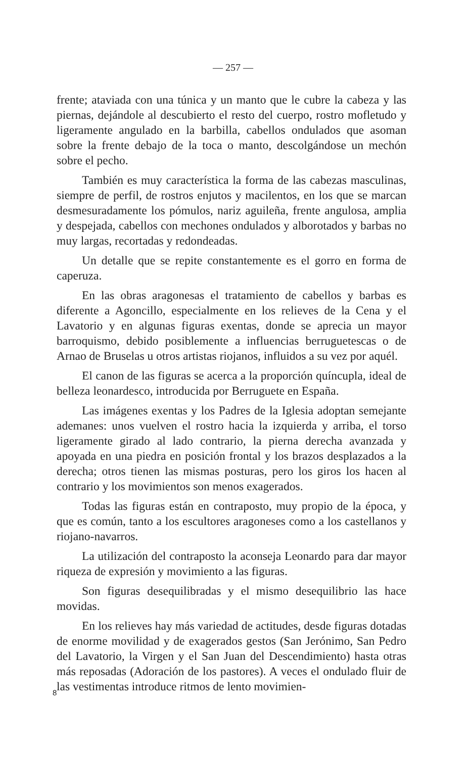— 257 —
frente; ataviada con una túnica y un manto que le cubre la cabeza y las piernas, dejándole al descubierto el resto del cuerpo, rostro mofletudo y ligeramente angulado en la barbilla, cabellos ondulados que asoman sobre la frente debajo de la toca o manto, descolgándose un mechón sobre el pecho.
También es muy característica la forma de las cabezas masculinas, siempre de perfil, de rostros enjutos y macilentos, en los que se marcan desmesuradamente los pómulos, nariz aguileña, frente angulosa, amplia y despejada, cabellos con mechones ondulados y alborotados y barbas no muy largas, recortadas y redondeadas.
Un detalle que se repite constantemente es el gorro en forma de caperuza.
En las obras aragonesas el tratamiento de cabellos y barbas es diferente a Agoncillo, especialmente en los relieves de la Cena y el Lavatorio y en algunas figuras exentas, donde se aprecia un mayor barroquismo, debido posiblemente a influencias berruguetescas o de Arnao de Bruselas u otros artistas riojanos, influidos a su vez por aquél.
El canon de las figuras se acerca a la proporción quíncupla, ideal de belleza leonardesco, introducida por Berruguete en España.
Las imágenes exentas y los Padres de la Iglesia adoptan semejante ademanes: unos vuelven el rostro hacia la izquierda y arriba, el torso ligeramente girado al lado contrario, la pierna derecha avanzada y apoyada en una piedra en posición frontal y los brazos desplazados a la derecha; otros tienen las mismas posturas, pero los giros los hacen al contrario y los movimientos son menos exagerados.
Todas las figuras están en contraposto, muy propio de la época, y que es común, tanto a los escultores aragoneses como a los castellanos y riojano-navarros.
La utilización del contraposto la aconseja Leonardo para dar mayor riqueza de expresión y movimiento a las figuras.
Son figuras desequilibradas y el mismo desequilibrio las hace movidas.
En los relieves hay más variedad de actitudes, desde figuras dotadas de enorme movilidad y de exagerados gestos (San Jerónimo, San Pedro del Lavatorio, la Virgen y el San Juan del Descendimiento) hasta otras más reposadas (Adoración de los pastores). A veces el ondulado fluir de las vestimentas introduce ritmos de lento movimien-
8